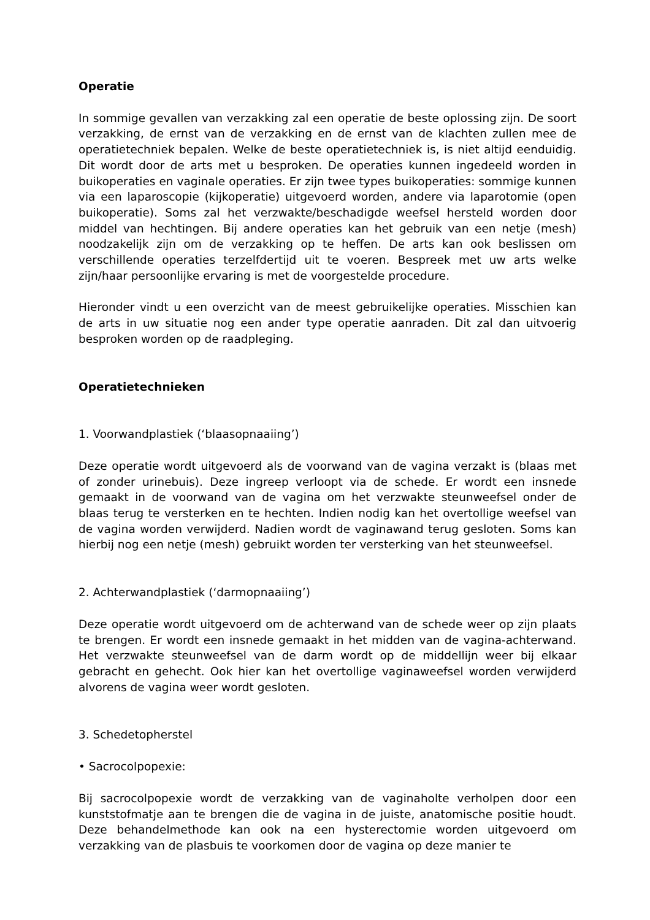Operatie
In sommige gevallen van verzakking zal een operatie de beste oplossing zijn. De soort verzakking, de ernst van de verzakking en de ernst van de klachten zullen mee de operatietechniek bepalen. Welke de beste operatietechniek is, is niet altijd eenduidig. Dit wordt door de arts met u besproken. De operaties kunnen ingedeeld worden in buikoperaties en vaginale operaties. Er zijn twee types buikoperaties: sommige kunnen via een laparoscopie (kijkoperatie) uitgevoerd worden, andere via laparotomie (open buikoperatie). Soms zal het verzwakte/beschadigde weefsel hersteld worden door middel van hechtingen. Bij andere operaties kan het gebruik van een netje (mesh) noodzakelijk zijn om de verzakking op te heffen. De arts kan ook beslissen om verschillende operaties terzelfdertijd uit te voeren. Bespreek met uw arts welke zijn/haar persoonlijke ervaring is met de voorgestelde procedure.
Hieronder vindt u een overzicht van de meest gebruikelijke operaties. Misschien kan de arts in uw situatie nog een ander type operatie aanraden. Dit zal dan uitvoerig besproken worden op de raadpleging.
Operatietechnieken
1. Voorwandplastiek (‘blaasopnaaiing’)
Deze operatie wordt uitgevoerd als de voorwand van de vagina verzakt is (blaas met of zonder urinebuis). Deze ingreep verloopt via de schede. Er wordt een insnede gemaakt in de voorwand van de vagina om het verzwakte steunweefsel onder de blaas terug te versterken en te hechten. Indien nodig kan het overtollige weefsel van de vagina worden verwijderd. Nadien wordt de vaginawand terug gesloten. Soms kan hierbij nog een netje (mesh) gebruikt worden ter versterking van het steunweefsel.
2. Achterwandplastiek (‘darmopnaaiing’)
Deze operatie wordt uitgevoerd om de achterwand van de schede weer op zijn plaats te brengen. Er wordt een insnede gemaakt in het midden van de vagina-achterwand. Het verzwakte steunweefsel van de darm wordt op de middellijn weer bij elkaar gebracht en gehecht. Ook hier kan het overtollige vaginaweefsel worden verwijderd alvorens de vagina weer wordt gesloten.
3. Schedetopherstel
• Sacrocolpopexie:
Bij sacrocolpopexie wordt de verzakking van de vaginaholte verholpen door een kunststofmatje aan te brengen die de vagina in de juiste, anatomische positie houdt. Deze behandelmethode kan ook na een hysterectomie worden uitgevoerd om verzakking van de plasbuis te voorkomen door de vagina op deze manier te